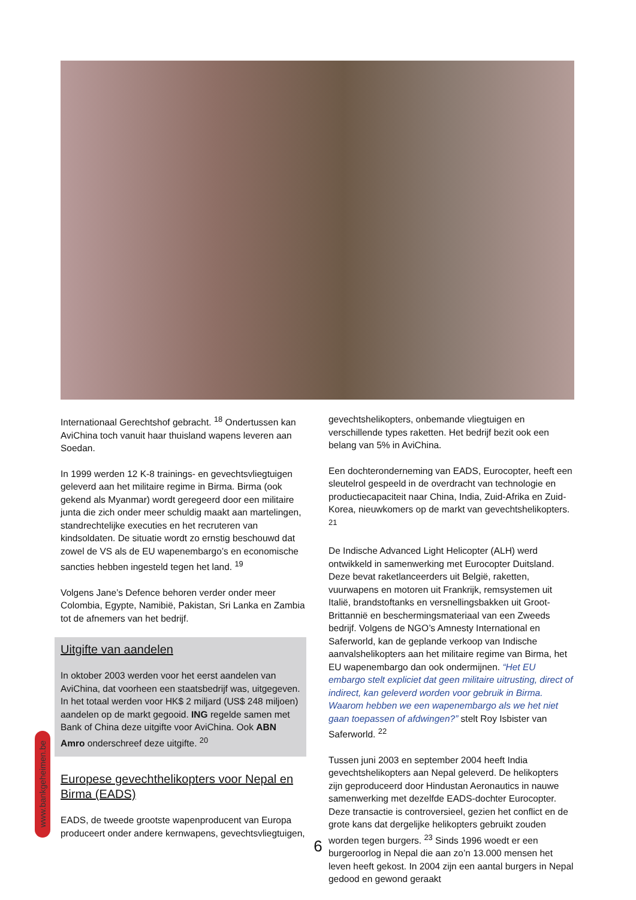Internationaal Gerechtshof gebracht. <sup>18</sup> Ondertussen kan AviChina toch vanuit haar thuisland wapens leveren aan Soedan.
In 1999 werden 12 K-8 trainings- en gevechtsvliegtuigen geleverd aan het militaire regime in Birma. Birma (ook gekend als Myanmar) wordt geregeerd door een militaire junta die zich onder meer schuldig maakt aan martelingen, standrechtelijke executies en het recruteren van kindsoldaten. De situatie wordt zo ernstig beschouwd dat zowel de VS als de EU wapenembargo’s en economische sancties hebben ingesteld tegen het land. <sup>19</sup>
Volgens Jane’s Defence behoren verder onder meer Colombia, Egypte, Namibië, Pakistan, Sri Lanka en Zambia tot de afnemers van het bedrijf.
Uitgifte van aandelen
In oktober 2003 werden voor het eerst aandelen van AviChina, dat voorheen een staatsbedrijf was, uitgegeven. In het totaal werden voor HK$ 2 miljard (US$ 248 miljoen) aandelen op de markt gegooid. ING regelde samen met Bank of China deze uitgifte voor AviChina. Ook ABN Amro onderschreef deze uitgifte. <sup>20</sup>
Europese gevechthelikopters voor Nepal en Birma (EADS)
EADS, de tweede grootste wapenproducent van Europa produceert onder andere kernwapens, gevechtsvliegtuigen,
gevechtshelikopters, onbemande vliegtuigen en verschillende types raketten. Het bedrijf bezit ook een belang van 5% in AviChina.
Een dochteronderneming van EADS, Eurocopter, heeft een sleutelrol gespeeld in de overdracht van technologie en productiecapaciteit naar China, India, Zuid-Afrika en Zuid-Korea, nieuwkomers op de markt van gevechtshelikopters. <sup>21</sup>
De Indische Advanced Light Helicopter (ALH) werd ontwikkeld in samenwerking met Eurocopter Duitsland. Deze bevat raketlanceerders uit België, raketten, vuurwapens en motoren uit Frankrijk, remsystemen uit Italië, brandstoftanks en versnellingsbakken uit Groot-Brittannië en beschermingsmateriaal van een Zweeds bedrijf. Volgens de NGO’s Amnesty International en Saferworld, kan de geplande verkoop van Indische aanvalshelikopters aan het militaire regime van Birma, het EU wapenembargo dan ook ondermijnen. “Het EU embargo stelt expliciet dat geen militaire uitrusting, direct of indirect, kan geleverd worden voor gebruik in Birma. Waarom hebben we een wapenembargo als we het niet gaan toepassen of afdwingen?” stelt Roy Isbister van Saferworld. <sup>22</sup>
Tussen juni 2003 en september 2004 heeft India gevechtshelikopters aan Nepal geleverd. De helikopters zijn geproduceerd door Hindustan Aeronautics in nauwe samenwerking met dezelfde EADS-dochter Eurocopter. Deze transactie is controversieel, gezien het conflict en de grote kans dat dergelijke helikopters gebruikt zouden worden tegen burgers. <sup>23</sup> Sinds 1996 woedt er een burgeroorlog in Nepal die aan zo’n 13.000 mensen het leven heeft gekost. In 2004 zijn een aantal burgers in Nepal gedood en gewond geraakt
www.bankgeheimen.be
6